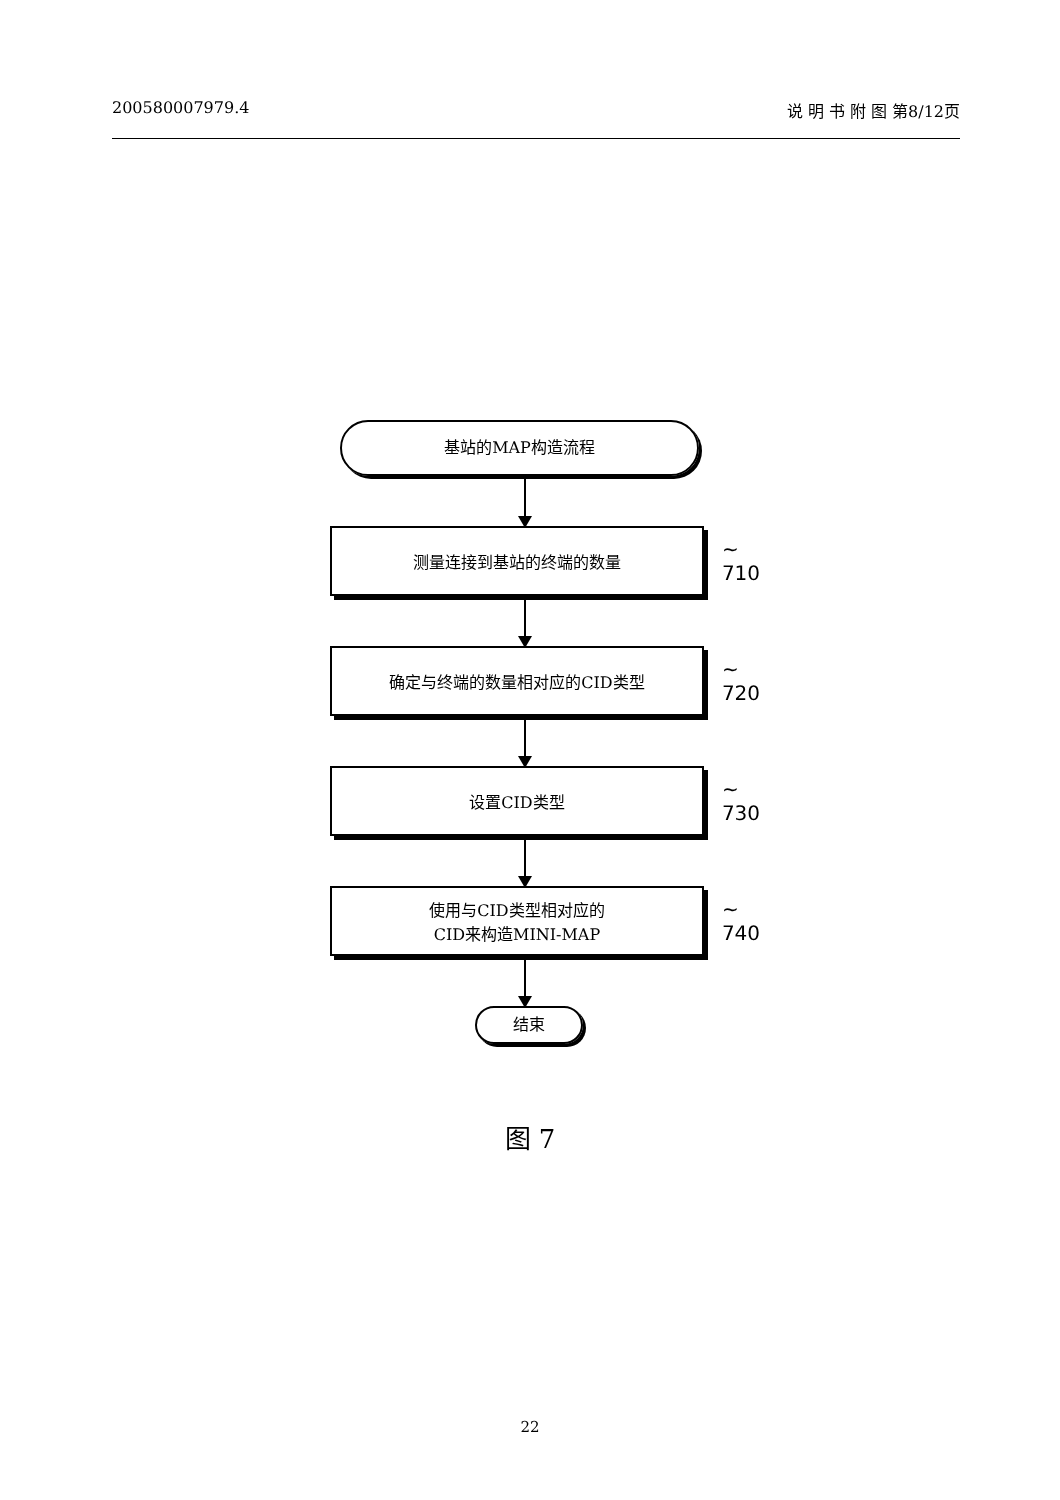200580007979.4 说 明 书 附 图 第8/12页
基站的MAP构造流程
测量连接到基站的终端的数量
~ 710
确定与终端的数量相对应的CID类型
~ 720
设置CID类型
~ 730
使用与CID类型相对应的
CID来构造MINI-MAP
~ 740
结束
图 7
22